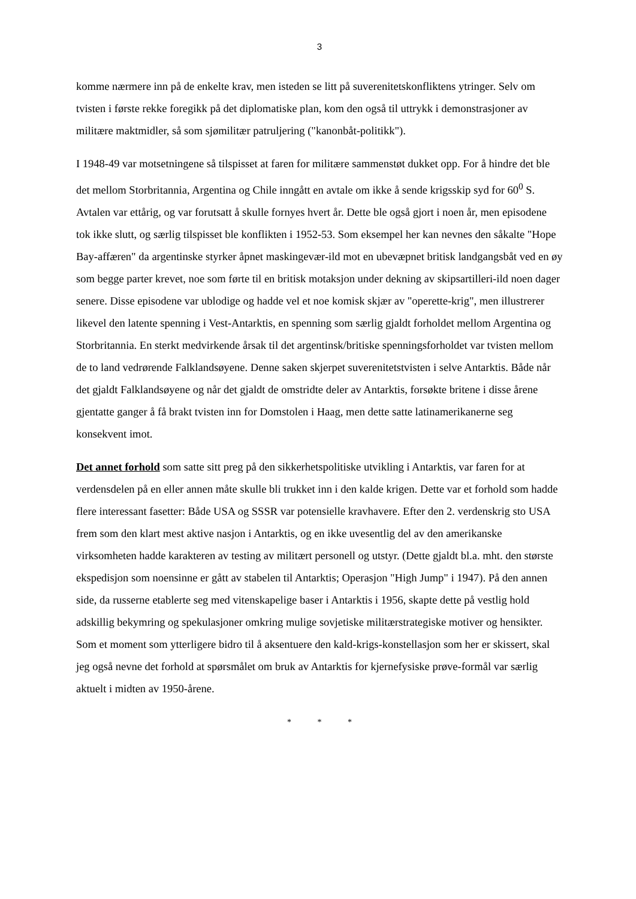3
komme nærmere inn på de enkelte krav, men isteden se litt på suverenitetskonfliktens ytringer. Selv om tvisten i første rekke foregikk på det diplomatiske plan, kom den også til uttrykk i demonstrasjoner av militære maktmidler, så som sjømilitær patruljering ("kanonbåt-politikk").
I 1948-49 var motsetningene så tilspisset at faren for militære sammenstøt dukket opp. For å hindre det ble det mellom Storbritannia, Argentina og Chile inngått en avtale om ikke å sende krigsskip syd for 60<sup>0</sup> S. Avtalen var ettårig, og var forutsatt å skulle fornyes hvert år. Dette ble også gjort i noen år, men episodene tok ikke slutt, og særlig tilspisset ble konflikten i 1952-53. Som eksempel her kan nevnes den såkalte "Hope Bay-affæren" da argentinske styrker åpnet maskingevær-ild mot en ubevæpnet britisk landgangsbåt ved en øy som begge parter krevet, noe som førte til en britisk motaksjon under dekning av skipsartilleri-ild noen dager senere. Disse episodene var ublodige og hadde vel et noe komisk skjær av "operette-krig", men illustrerer likevel den latente spenning i Vest-Antarktis, en spenning som særlig gjaldt forholdet mellom Argentina og Storbritannia. En sterkt medvirkende årsak til det argentinsk/britiske spenningsforholdet var tvisten mellom de to land vedrørende Falklandsøyene. Denne saken skjerpet suverenitetstvisten i selve Antarktis. Både når det gjaldt Falklandsøyene og når det gjaldt de omstridte deler av Antarktis, forsøkte britene i disse årene gjentatte ganger å få brakt tvisten inn for Domstolen i Haag, men dette satte latinamerikanerne seg konsekvent imot.
Det annet forhold som satte sitt preg på den sikkerhetspolitiske utvikling i Antarktis, var faren for at verdensdelen på en eller annen måte skulle bli trukket inn i den kalde krigen. Dette var et forhold som hadde flere interessant fasetter: Både USA og SSSR var potensielle kravhavere. Efter den 2. verdenskrig sto USA frem som den klart mest aktive nasjon i Antarktis, og en ikke uvesentlig del av den amerikanske virksomheten hadde karakteren av testing av militært personell og utstyr. (Dette gjaldt bl.a. mht. den største ekspedisjon som noensinne er gått av stabelen til Antarktis; Operasjon "High Jump" i 1947). På den annen side, da russerne etablerte seg med vitenskapelige baser i Antarktis i 1956, skapte dette på vestlig hold adskillig bekymring og spekulasjoner omkring mulige sovjetiske militærstrategiske motiver og hensikter. Som et moment som ytterligere bidro til å aksentuere den kald-krigs-konstellasjon som her er skissert, skal jeg også nevne det forhold at spørsmålet om bruk av Antarktis for kjernefysiske prøve-formål var særlig aktuelt i midten av 1950-årene.
* * *